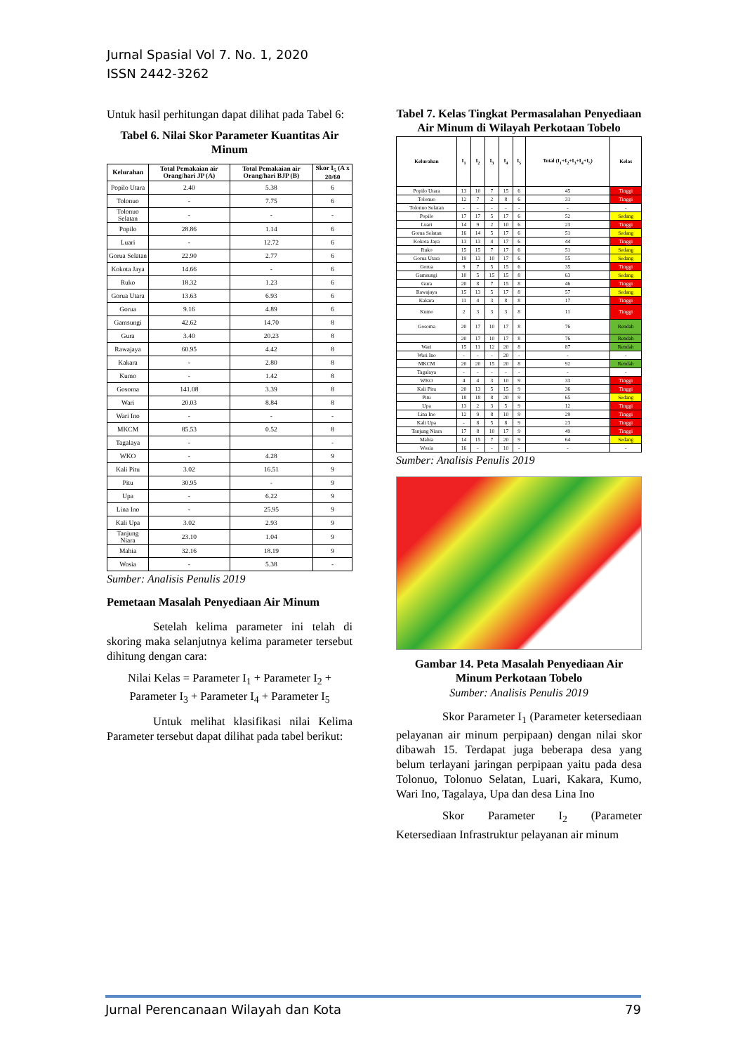Jurnal Spasial Vol 7. No. 1, 2020
ISSN 2442-3262
Untuk hasil perhitungan dapat dilihat pada Tabel 6:
Tabel 6. Nilai Skor Parameter Kuantitas Air Minum
| Kelurahan | Total Pemakaian air Orang/hari JP (A) | Total Pemakaian air Orang/hari BJP (B) | Skor I<sub>5</sub> (A x 20/60 |
| --- | --- | --- | --- |
| Popilo Utara | 2.40 | 5.38 | 6 |
| Tolonuo | - | 7.75 | 6 |
| Tolonuo Selatan | - | - | - |
| Popilo | 28.86 | 1.14 | 6 |
| Luari | - | 12.72 | 6 |
| Gorua Selatan | 22.90 | 2.77 | 6 |
| Kokota Jaya | 14.66 | - | 6 |
| Ruko | 18.32 | 1.23 | 6 |
| Gorua Utara | 13.63 | 6.93 | 6 |
| Gorua | 9.16 | 4.89 | 6 |
| Gamsungi | 42.62 | 14.70 | 8 |
| Gura | 3.40 | 20.23 | 8 |
| Rawajaya | 60.95 | 4.42 | 8 |
| Kakara | - | 2.80 | 8 |
| Kumo | - | 1.42 | 8 |
| Gosoma | 141.08 | 3.39 | 8 |
| Wari | 20.03 | 8.84 | 8 |
| Wari Ino | - | - | - |
| MKCM | 85.53 | 0.52 | 8 |
| Tagalaya | - | | - |
| WKO | - | 4.28 | 9 |
| Kali Pitu | 3.02 | 16.51 | 9 |
| Pitu | 30.95 | - | 9 |
| Upa | - | 6.22 | 9 |
| Lina Ino | - | 25.95 | 9 |
| Kali Upa | 3.02 | 2.93 | 9 |
| Tanjung Niara | 23.10 | 1.04 | 9 |
| Mahia | 32.16 | 18.19 | 9 |
| Wosia | - | 5.38 | - |
Sumber: Analisis Penulis 2019
Pemetaan Masalah Penyediaan Air Minum
    Setelah kelima parameter ini telah di skoring maka selanjutnya kelima parameter tersebut dihitung dengan cara:
Nilai Kelas = Parameter I<sub>1</sub> + Parameter I<sub>2</sub> + Parameter I<sub>3</sub> + Parameter I<sub>4</sub> + Parameter I<sub>5</sub>
    Untuk melihat klasifikasi nilai Kelima Parameter tersebut dapat dilihat pada tabel berikut:
Tabel 7. Kelas Tingkat Permasalahan Penyediaan Air Minum di Wilayah Perkotaan Tobelo
| Kelurahan | I<sub>1</sub> | I<sub>2</sub> | I<sub>3</sub> | I<sub>4</sub> | I<sub>5</sub> | Total (I<sub>1</sub>+I<sub>2</sub>+I<sub>3</sub>+I<sub>4</sub>+I<sub>5</sub>) | Kelas |
| --- | --- | --- | --- | --- | --- | --- | --- |
| Popilo Utara | 13 | 10 | 7 | 15 | 6 | 45 | Tinggi |
| Tolonuo | 12 | 7 | 2 | 8 | 6 | 31 | Tinggi |
| Tolonuo Selatan | - | - | - | - | - | - | - |
| Popilo | 17 | 17 | 5 | 17 | 6 | 52 | Sedang |
| Luari | 14 | 9 | 2 | 10 | 6 | 23 | Tinggi |
| Gorua Selatan | 16 | 14 | 5 | 17 | 6 | 51 | Sedang |
| Kokota Jaya | 13 | 13 | 4 | 17 | 6 | 44 | Tinggi |
| Ruko | 15 | 15 | 7 | 17 | 6 | 51 | Sedang |
| Gorua Utara | 19 | 13 | 10 | 17 | 6 | 55 | Sedang |
| Gorua | 9 | 7 | 5 | 15 | 6 | 35 | Tinggi |
| Gamsungi | 10 | 5 | 15 | 15 | 8 | 63 | Sedang |
| Gura | 20 | 8 | 7 | 15 | 8 | 46 | Tinggi |
| Rawajaya | 15 | 13 | 5 | 17 | 8 | 57 | Sedang |
| Kakara | 11 | 4 | 3 | 8 | 8 | 17 | Tinggi |
| Kumo | 2 | 3 | 3 | 3 | 8 | 11 | Tinggi |
| Gosoma | 20 | 17 | 10 | 17 | 8 | 76 | Rendah |
| | 20 | 17 | 10 | 17 | 8 | 76 | Rendah |
| Wari | 15 | 11 | 12 | 20 | 8 | 87 | Rendah |
| Wari Ino | - | - | - | 20 | - | - | - |
| MKCM | 20 | 20 | 15 | 20 | 8 | 92 | Rendah |
| Tagalaya | - | - | - | - | - | - | - |
| WKO | 4 | 4 | 3 | 10 | 9 | 33 | Tinggi |
| Kali Pitu | 20 | 13 | 5 | 15 | 9 | 36 | Tinggi |
| Pitu | 18 | 18 | 8 | 20 | 9 | 65 | Sedang |
| Upa | 13 | 2 | 3 | 5 | 9 | 12 | Tinggi |
| Lina Ino | 12 | 9 | 8 | 10 | 9 | 29 | Tinggi |
| Kali Upa | - | 8 | 5 | 8 | 9 | 23 | Tinggi |
| Tanjung Niara | 17 | 8 | 10 | 17 | 9 | 49 | Tinggi |
| Mahia | 14 | 15 | 7 | 20 | 9 | 64 | Sedang |
| Wosia | 16 | - | - | 10 | - | - | - |
Sumber: Analisis Penulis 2019
Gambar 14. Peta Masalah Penyediaan Air Minum Perkotaan Tobelo
Sumber: Analisis Penulis 2019
    Skor Parameter I<sub>1</sub> (Parameter ketersediaan pelayanan air minum perpipaan) dengan nilai skor dibawah 15. Terdapat juga beberapa desa yang belum terlayani jaringan perpipaan yaitu pada desa Tolonuo, Tolonuo Selatan, Luari, Kakara, Kumo, Wari Ino, Tagalaya, Upa dan desa Lina Ino
    Skor Parameter I<sub>2</sub> (Parameter Ketersediaan Infrastruktur pelayanan air minum
Jurnal Perencanaan Wilayah dan Kota 79